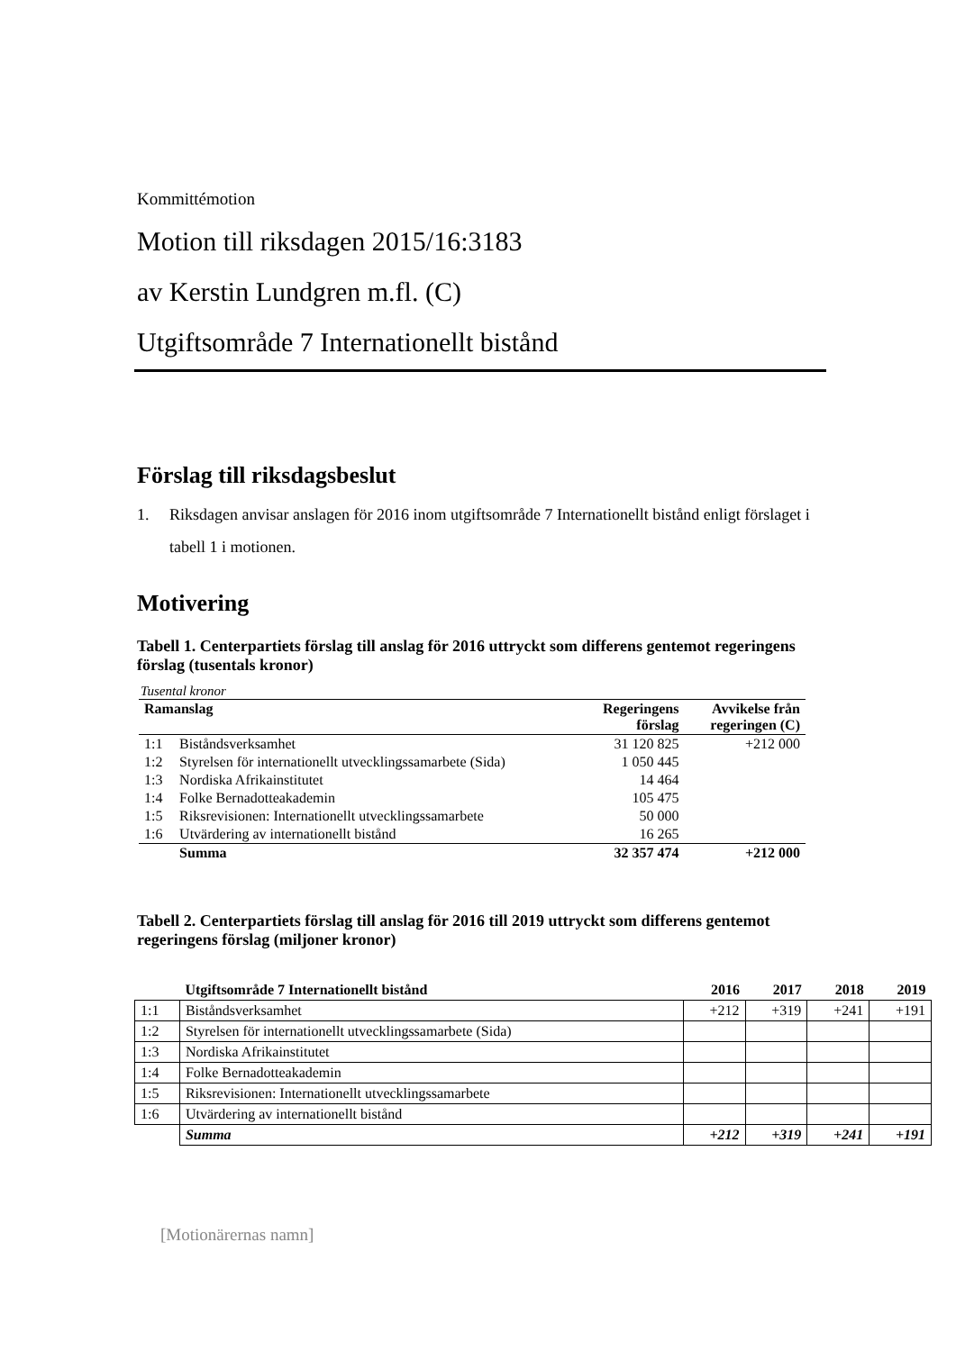Kommittémotion
Motion till riksdagen 2015/16:3183
av Kerstin Lundgren m.fl. (C)
Utgiftsområde 7 Internationellt bistånd
Förslag till riksdagsbeslut
1. Riksdagen anvisar anslagen för 2016 inom utgiftsområde 7 Internationellt bistånd enligt förslaget i tabell 1 i motionen.
Motivering
Tabell 1. Centerpartiets förslag till anslag för 2016 uttryckt som differens gentemot regeringens förslag (tusentals kronor)
Tusental kronor
| Ramanslag | | Regeringens förslag | Avvikelse från regeringen (C) |
| --- | --- | --- | --- |
| 1:1 | Biståndsverksamhet | 31 120 825 | +212 000 |
| 1:2 | Styrelsen för internationellt utvecklingssamarbete (Sida) | 1 050 445 | |
| 1:3 | Nordiska Afrikainstitutet | 14 464 | |
| 1:4 | Folke Bernadotteakademin | 105 475 | |
| 1:5 | Riksrevisionen: Internationellt utvecklingssamarbete | 50 000 | |
| 1:6 | Utvärdering av internationellt bistånd | 16 265 | |
| | Summa | 32 357 474 | +212 000 |
Tabell 2. Centerpartiets förslag till anslag för 2016 till 2019 uttryckt som differens gentemot regeringens förslag (miljoner kronor)
| | Utgiftsområde 7 Internationellt bistånd | 2016 | 2017 | 2018 | 2019 |
| --- | --- | --- | --- | --- | --- |
| 1:1 | Biståndsverksamhet | +212 | +319 | +241 | +191 |
| 1:2 | Styrelsen för internationellt utvecklingssamarbete (Sida) | | | | |
| 1:3 | Nordiska Afrikainstitutet | | | | |
| 1:4 | Folke Bernadotteakademin | | | | |
| 1:5 | Riksrevisionen: Internationellt utvecklingssamarbete | | | | |
| 1:6 | Utvärdering av internationellt bistånd | | | | |
| | Summa | +212 | +319 | +241 | +191 |
[Motionärernas namn]